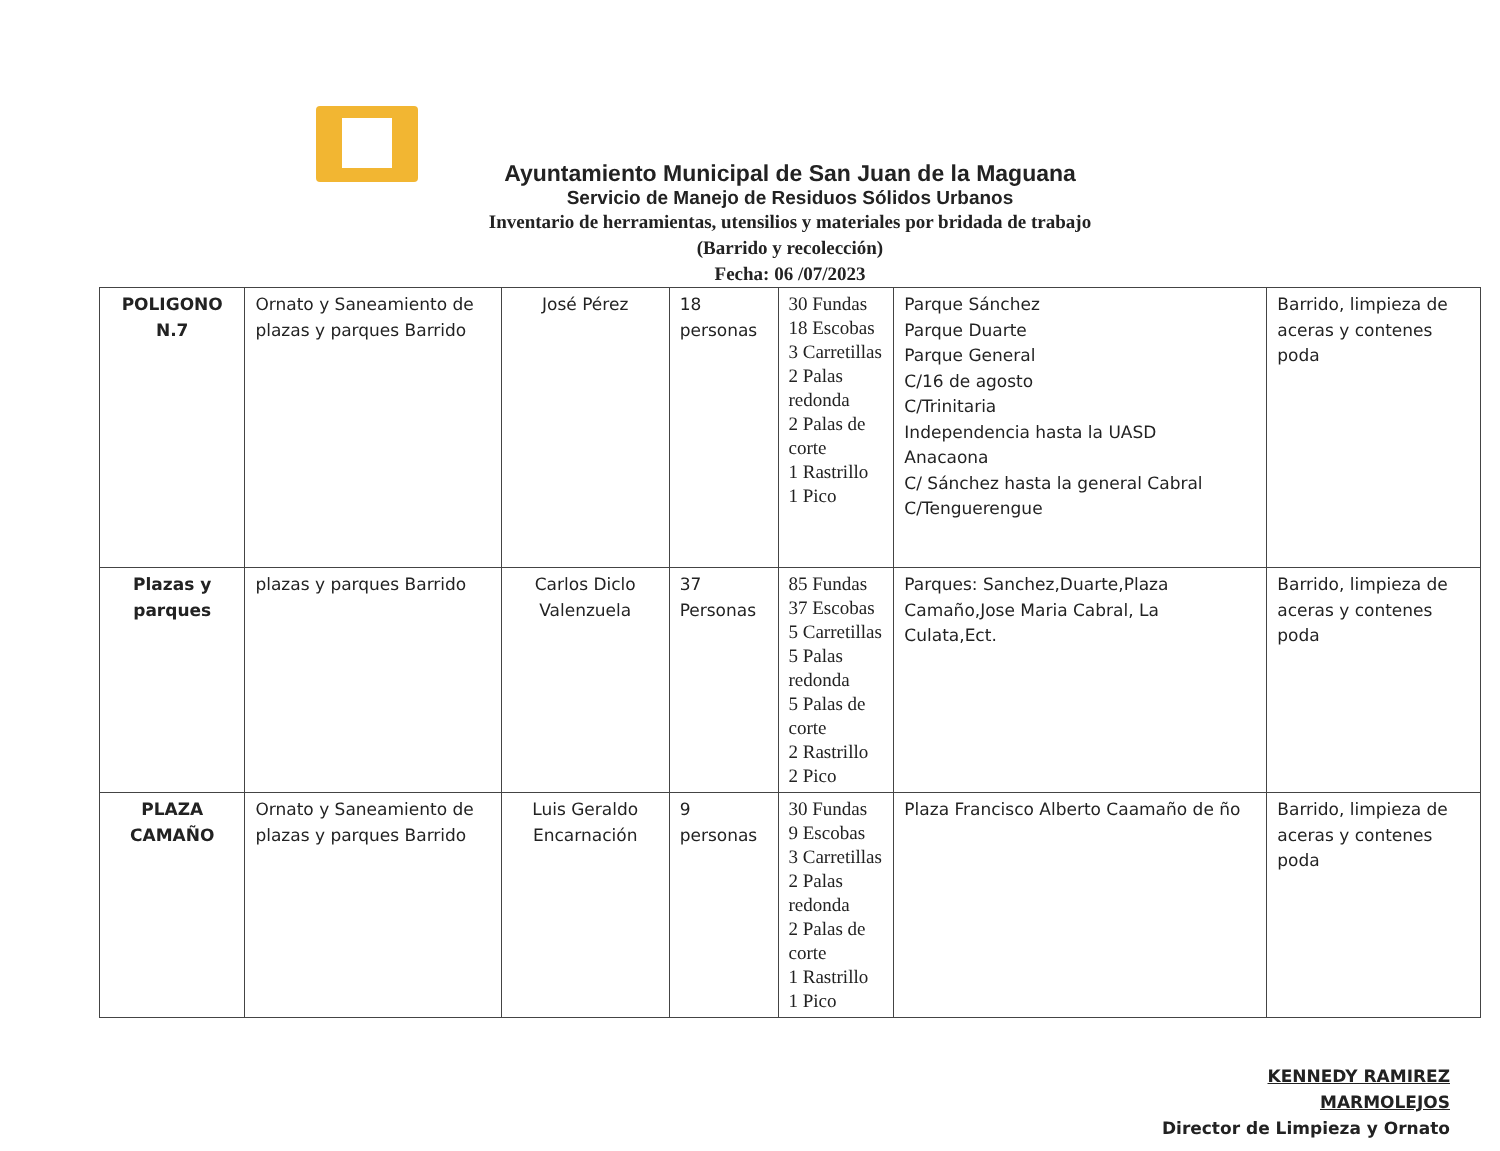Ayuntamiento Municipal de San Juan de la Maguana
Servicio de Manejo de Residuos Sólidos Urbanos
Inventario de herramientas, utensilios y materiales por bridada de trabajo
(Barrido y recolección)
Fecha: 06 /07/2023
| POLIGONO N.7 | Ornato y Saneamiento de plazas y parques Barrido | José Pérez | 18 personas | 30 Fundas 18 Escobas 3 Carretillas 2 Palas redonda 2 Palas de corte 1 Rastrillo 1 Pico | Parque Sánchez Parque Duarte Parque General C/16 de agosto C/Trinitaria Independencia hasta la UASD Anacaona C/ Sánchez hasta la general Cabral C/Tenguerengue | Barrido, limpieza de aceras y contenes poda |
| Plazas y parques | plazas y parques Barrido | Carlos Diclo Valenzuela | 37 Personas | 85 Fundas 37 Escobas 5 Carretillas 5 Palas redonda 5 Palas de corte 2 Rastrillo 2 Pico | Parques: Sanchez,Duarte,Plaza Camaño,Jose Maria Cabral, La Culata,Ect. | Barrido, limpieza de aceras y contenes poda |
| PLAZA CAMAÑO | Ornato y Saneamiento de plazas y parques Barrido | Luis Geraldo Encarnación | 9 personas | 30 Fundas 9 Escobas 3 Carretillas 2 Palas redonda 2 Palas de corte 1 Rastrillo 1 Pico | Plaza Francisco Alberto Caamaño de ño | Barrido, limpieza de aceras y contenes poda |
KENNEDY RAMIREZ MARMOLEJOS
Director de Limpieza y Ornato